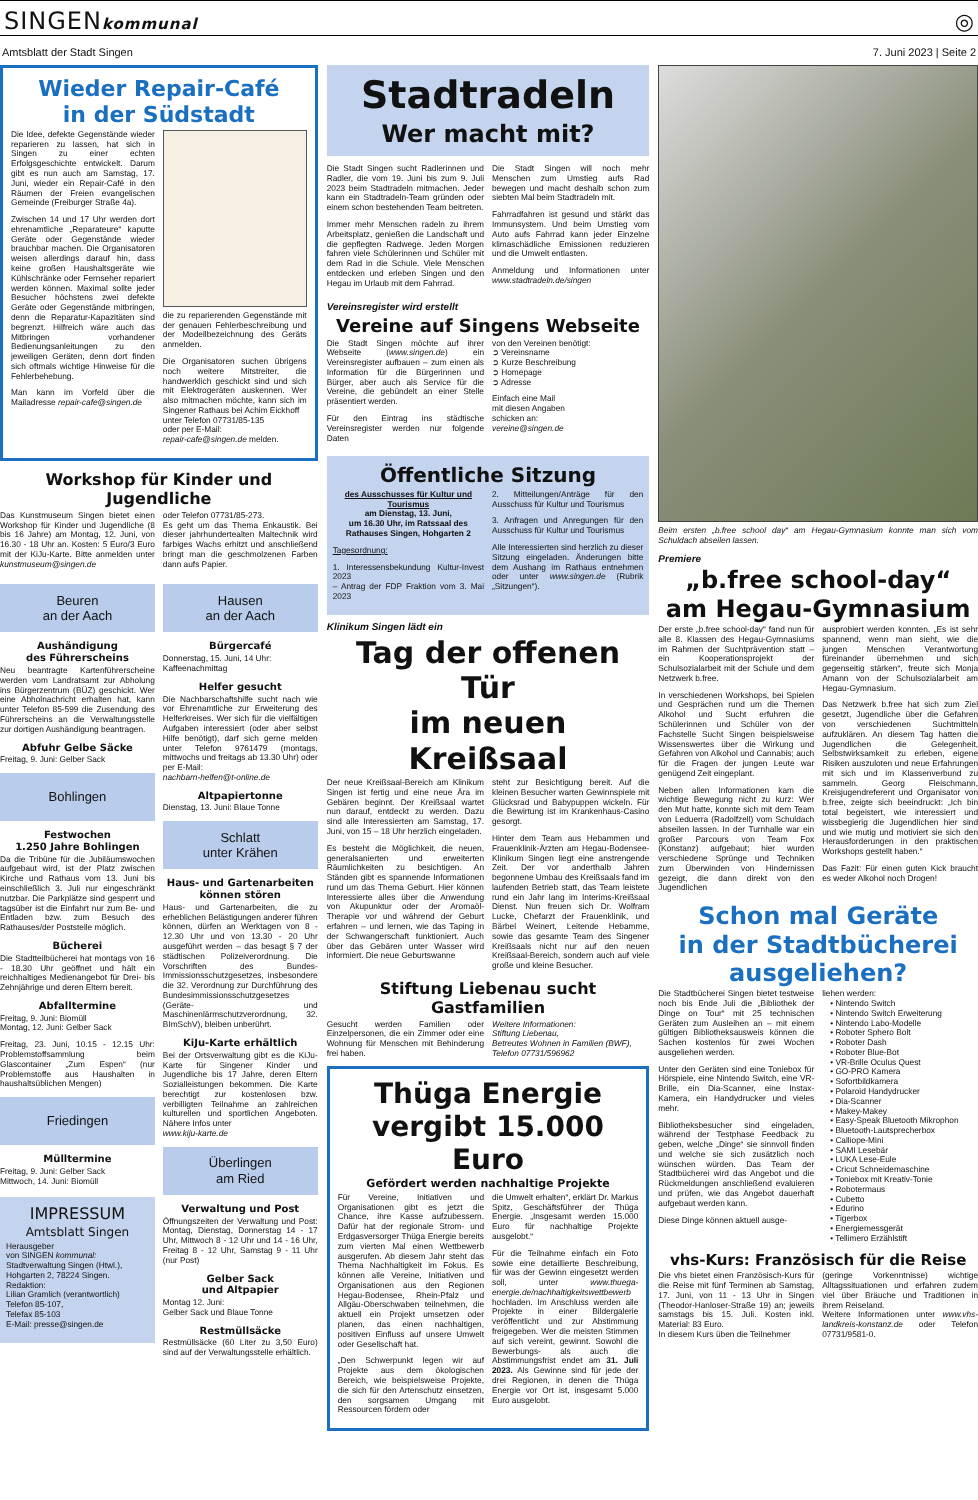SINGENkommunal
◎
Amtsblatt der Stadt Singen 7. Juni 2023 | Seite 2
Wieder Repair-Café
in der Südstadt
Die Idee, defekte Gegenstände wieder reparieren zu lassen, hat sich in Singen zu einer echten Erfolgsgeschichte entwickelt. Darum gibt es nun auch am Samstag, 17. Juni, wieder ein Repair-Café in den Räumen der Freien evangelischen Gemeinde (Freiburger Straße 4a).
Zwischen 14 und 17 Uhr werden dort ehrenamtliche „Reparateure“ kaputte Geräte oder Gegenstände wieder brauchbar machen. Die Organisatoren weisen allerdings darauf hin, dass keine großen Haushaltsgeräte wie Kühlschränke oder Fernseher repariert werden können. Maximal sollte jeder Besucher höchstens zwei defekte Geräte oder Gegenstände mitbringen, denn die Reparatur-Kapazitäten sind begrenzt. Hilfreich wäre auch das Mitbringen vorhandener Bedienungsanleitungen zu den jeweiligen Geräten, denn dort finden sich oftmals wichtige Hinweise für die Fehlerbehebung.
Man kann im Vorfeld über die Mailadresse repair-cafe@singen.de
die zu reparierenden Gegenstände mit der genauen Fehlerbeschreibung und der Modellbezeichnung des Geräts anmelden.
Die Organisatoren suchen übrigens noch weitere Mitstreiter, die handwerklich geschickt sind und sich mit Elektrogeräten auskennen. Wer also mitmachen möchte, kann sich im Singener Rathaus bei Achim Eickhoff
unter Telefon 07731/85-135
oder per E-Mail:
repair-cafe@singen.de melden.
Workshop für Kinder und Jugendliche
Das Kunstmuseum Singen bietet einen Workshop für Kinder und Jugendliche (8 bis 16 Jahre) am Montag, 12. Juni, von 16.30 - 18 Uhr an. Kosten: 5 Euro/3 Euro mit der KiJu-Karte. Bitte anmelden unter kunstmuseum@singen.de
oder Telefon 07731/85-273.
Es geht um das Thema Enkaustik. Bei dieser jahrhundertealten Maltechnik wird farbiges Wachs erhitzt und anschließend bringt man die geschmolzenen Farben dann aufs Papier.
Beuren
an der Aach
Aushändigung
des Führerscheins
Neu beantragte Kartenführerscheine werden vom Landratsamt zur Abholung ins Bürgerzentrum (BÜZ) geschickt. Wer eine Abholnachricht erhalten hat, kann unter Telefon 85-599 die Zusendung des Führerscheins an die Verwaltungsstelle zur dortigen Aushändigung beantragen.
Abfuhr Gelbe Säcke
Freitag, 9. Juni: Gelber Sack
Bohlingen
Festwochen
1.250 Jahre Bohlingen
Da die Tribüne für die Jubiläumswochen aufgebaut wird, ist der Platz zwischen Kirche und Rathaus vom 13. Juni bis einschließlich 3. Juli nur eingeschränkt nutzbar. Die Parkplätze sind gesperrt und tagsüber ist die Einfahrt nur zum Be- und Entladen bzw. zum Besuch des Rathauses/der Poststelle möglich.
Büchereі
Die Stadtteilbücherei hat montags von 16 - 18.30 Uhr geöffnet und hält ein reichhaltiges Medienangebot für Drei- bis Zehnjährige und deren Eltern bereit.
Abfalltermine
Freitag, 9. Juni: Biomüll
Montag, 12. Juni: Gelber Sack
Freitag, 23. Juni, 10.15 - 12.15 Uhr: Problemstoffsammlung beim Glascontainer „Zum Espen“ (nur Problemstoffe aus Haushalten in haushaltsüblichen Mengen)
Friedingen
Mülltermine
Freitag, 9. Juni: Gelber Sack
Mittwoch, 14. Juni: Biomüll
IMPRESSUM
Amtsblatt Singen
Herausgeber
von SINGEN kommunal:
Stadtverwaltung Singen (Htwl.),
Hohgarten 2, 78224 Singen.
Redaktion:
Lilian Gramlich (verantwortlich)
Telefon 85-107,
Telefax 85-103
E-Mail: presse@singen.de
Hausen
an der Aach
Bürgercafé
Donnerstag, 15. Juni, 14 Uhr:
Kaffeenachmittag
Helfer gesucht
Die Nachbarschaftshilfe sucht nach wie vor Ehrenamtliche zur Erweiterung des Helferkreises. Wer sich für die vielfältigen Aufgaben interessiert (oder aber selbst Hilfe benötigt), darf sich gerne melden unter Telefon 9761479 (montags, mittwochs und freitags ab 13.30 Uhr) oder per E-Mail:
nachbarn-helfen@t-online.de
Altpapiertonne
Dienstag, 13. Juni: Blaue Tonne
Schlatt
unter Krähen
Haus- und Gartenarbeiten
können stören
Haus- und Gartenarbeiten, die zu erheblichen Belästigungen anderer führen können, dürfen an Werktagen von 8 - 12.30 Uhr und von 13.30 - 20 Uhr ausgeführt werden – das besagt § 7 der städtischen Polizeiverordnung. Die Vorschriften des Bundes-Immissionsschutzgesetzes, insbesondere die 32. Verordnung zur Durchführung des Bundesimmissionsschutzgesetzes (Geräte- und Maschinenlärmschutzverordnung, 32. BImSchV), bleiben unberührt.
KiJu-Karte erhältlich
Bei der Ortsverwaltung gibt es die KiJu-Karte für Singener Kinder und Jugendliche bis 17 Jahre, deren Eltern Sozialleistungen bekommen. Die Karte berechtigt zur kostenlosen bzw. verbilligten Teilnahme an zahlreichen kulturellen und sportlichen Angeboten. Nähere Infos unter
www.kiju-karte.de
Überlingen
am Ried
Verwaltung und Post
Öffnungszeiten der Verwaltung und Post: Montag, Dienstag, Donnerstag 14 - 17 Uhr, Mittwoch 8 - 12 Uhr und 14 - 16 Uhr, Freitag 8 - 12 Uhr, Samstag 9 - 11 Uhr (nur Post)
Gelber Sack
und Altpapier
Montag 12. Juni:
Gelber Sack und Blaue Tonne
Restmüllsäcke
Restmüllsäcke (60 Liter zu 3,50 Euro) sind auf der Verwaltungsstelle erhältlich.
Stadtradeln
Wer macht mit?
Die Stadt Singen sucht Radlerinnen und Radler, die vom 19. Juni bis zum 9. Juli 2023 beim Stadtradeln mitmachen. Jeder kann ein Stadtradeln-Team gründen oder einem schon bestehenden Team beitreten.
Immer mehr Menschen radeln zu ihrem Arbeitsplatz, genießen die Landschaft und die gepflegten Radwege. Jeden Morgen fahren viele Schülerinnen und Schüler mit dem Rad in die Schule. Viele Menschen entdecken und erleben Singen und den Hegau im Urlaub mit dem Fahrrad.
Die Stadt Singen will noch mehr Menschen zum Umstieg aufs Rad bewegen und macht deshalb schon zum siebten Mal beim Stadtradeln mit.
Fahrradfahren ist gesund und stärkt das Immunsystem. Und beim Umstieg vom Auto aufs Fahrrad kann jeder Einzelne klimaschädliche Emissionen reduzieren und die Umwelt entlasten.
Anmeldung und Informationen unter www.stadtradeln.de/singen
Vereinsregister wird erstellt
Vereine auf Singens Webseite
Die Stadt Singen möchte auf ihrer Webseite (www.singen.de) ein Vereinsregister aufbauen – zum einen als Information für die Bürgerinnen und Bürger, aber auch als Service für die Vereine, die gebündelt an einer Stelle präsentiert werden.
Für den Eintrag ins städtische Vereinsregister werden nur folgende Daten
von den Vereinen benötigt:
➲ Vereinsname
➲ Kurze Beschreibung
➲ Homepage
➲ Adresse
Einfach eine Mail
mit diesen Angaben
schicken an:
vereine@singen.de
Öffentliche Sitzung
des Ausschusses für Kultur und Tourismus
am Dienstag, 13. Juni,
um 16.30 Uhr, im Ratssaal des Rathauses Singen, Hohgarten 2
Tagesordnung:
1. Interessensbekundung Kultur-Invest 2023
– Antrag der FDP Fraktion vom 3. Mai 2023
2. Mitteilungen/Anträge für den Ausschuss für Kultur und Tourismus
3. Anfragen und Anregungen für den Ausschuss für Kultur und Tourismus
Alle Interessierten sind herzlich zu dieser Sitzung eingeladen. Änderungen bitte dem Aushang im Rathaus entnehmen oder unter www.singen.de (Rubrik „Sitzungen“).
Klinikum Singen lädt ein
Tag der offenen Tür
im neuen Kreißsaal
Der neue Kreißsaal-Bereich am Klinikum Singen ist fertig und eine neue Ära im Gebären beginnt. Der Kreißsaal wartet nun darauf, entdeckt zu werden. Dazu sind alle Interessierten am Samstag, 17. Juni, von 15 – 18 Uhr herzlich eingeladen.
Es besteht die Möglichkeit, die neuen, generalsanierten und erweiterten Räumlichkeiten zu besichtigen. An Ständen gibt es spannende Informationen rund um das Thema Geburt. Hier können Interessierte alles über die Anwendung von Akupunktur oder der Aromaöl-Therapie vor und während der Geburt erfahren – und lernen, wie das Taping in der Schwangerschaft funktioniert. Auch über das Gebären unter Wasser wird informiert. Die neue Geburtswanne
steht zur Besichtigung bereit. Auf die kleinen Besucher warten Gewinnspiele mit Glücksrad und Babypuppen wickeln. Für die Bewirtung ist im Krankenhaus-Casino gesorgt.
Hinter dem Team aus Hebammen und Frauenklinik-Ärzten am Hegau-Bodensee-Klinikum Singen liegt eine anstrengende Zeit. Der vor anderthalb Jahren begonnene Umbau des Kreißsaals fand im laufenden Betrieb statt, das Team leistete rund ein Jahr lang im Interims-Kreißsaal Dienst. Nun freuen sich Dr. Wolfram Lucke, Chefarzt der Frauenklinik, und Bärbel Weinert, Leitende Hebamme, sowie das gesamte Team des Singener Kreißsaals nicht nur auf den neuen Kreißsaal-Bereich, sondern auch auf viele große und kleine Besucher.
Stiftung Liebenau sucht Gastfamilien
Gesucht werden Familien oder Einzelpersonen, die ein Zimmer oder eine Wohnung für Menschen mit Behinderung frei haben.
Weitere Informationen:
Stiftung Liebenau,
Betreutes Wohnen in Familien (BWF), Telefon 07731/596962
Thüga Energie
vergibt 15.000 Euro
Gefördert werden nachhaltige Projekte
Für Vereine, Initiativen und Organisationen gibt es jetzt die Chance, ihre Kasse aufzubessern. Dafür hat der regionale Strom- und Erdgasversorger Thüga Energie bereits zum vierten Mal einen Wettbewerb ausgerufen. Ab diesem Jahr steht das Thema Nachhaltigkeit im Fokus. Es können alle Vereine, Initiativen und Organisationen aus den Regionen Hegau-Bodensee, Rhein-Pfalz und Allgäu-Oberschwaben teilnehmen, die aktuell ein Projekt umsetzen oder planen, das einen nachhaltigen, positiven Einfluss auf unsere Umwelt oder Gesellschaft hat.
„Den Schwerpunkt legen wir auf Projekte aus dem ökologischen Bereich, wie beispielsweise Projekte, die sich für den Artenschutz einsetzen, den sorgsamen Umgang mit Ressourcen fördern oder
die Umwelt erhalten“, erklärt Dr. Markus Spitz, Geschäftsführer der Thüga Energie. „Insgesamt werden 15.000 Euro für nachhaltige Projekte ausgelobt.“
Für die Teilnahme einfach ein Foto sowie eine detaillierte Beschreibung, für was der Gewinn eingesetzt werden soll, unter www.thuega-energie.de/nachhaltigkeitswettbewerb hochladen. Im Anschluss werden alle Projekte in einer Bildergalerie veröffentlicht und zur Abstimmung freigegeben. Wer die meisten Stimmen auf sich vereint, gewinnt. Sowohl die Bewerbungs- als auch die Abstimmungsfrist endet am 31. Juli 2023. Als Gewinne sind für jede der drei Regionen, in denen die Thüga Energie vor Ort ist, insgesamt 5.000 Euro ausgelobt.
Beim ersten „b.free school day“ am Hegau-Gymnasium konnte man sich vom Schuldach abseilen lassen.
Premiere
„b.free school-day“
am Hegau-Gymnasium
Der erste „b.free school-day“ fand nun für alle 8. Klassen des Hegau-Gymnasiums im Rahmen der Suchtprävention statt – ein Kooperationsprojekt der Schulsozialarbeit mit der Schule und dem Netzwerk b.free.
In verschiedenen Workshops, bei Spielen und Gesprächen rund um die Themen Alkohol und Sucht erfuhren die Schülerinnen und Schüler von der Fachstelle Sucht Singen beispielsweise Wissenswertes über die Wirkung und Gefahren von Alkohol und Cannabis; auch für die Fragen der jungen Leute war genügend Zeit eingeplant.
Neben allen Informationen kam die wichtige Bewegung nicht zu kurz: Wer den Mut hatte, konnte sich mit dem Team von Leduerra (Radolfzell) vom Schuldach abseilen lassen. In der Turnhalle war ein großer Parcours von Team Fox (Konstanz) aufgebaut; hier wurden verschiedene Sprünge und Techniken zum Überwinden von Hindernissen gezeigt, die dann direkt von den Jugendlichen
ausprobiert werden konnten. „Es ist sehr spannend, wenn man sieht, wie die jungen Menschen Verantwortung füreinander übernehmen und sich gegenseitig stärken“, freute sich Monja Amann von der Schulsozialarbeit am Hegau-Gymnasium.
Das Netzwerk b.free hat sich zum Ziel gesetzt, Jugendliche über die Gefahren von verschiedenen Suchtmitteln aufzuklären. An diesem Tag hatten die Jugendlichen die Gelegenheit, Selbstwirksamkeit zu erleben, eigene Risiken auszuloten und neue Erfahrungen mit sich und im Klassenverbund zu sammeln. Georg Fleischmann, Kreisjugendreferent und Organisator von b.free, zeigte sich beeindruckt: „Ich bin total begeistert, wie interessiert und wissbegierig die Jugendlichen hier sind und wie mutig und motiviert sie sich den Herausforderungen in den praktischen Workshops gestellt haben.“
Das Fazit: Für einen guten Kick braucht es weder Alkohol noch Drogen!
Schon mal Geräte
in der Stadtbücherei
ausgeliehen?
Die Stadtbücherei Singen bietet testweise noch bis Ende Juli die „Bibliothek der Dinge on Tour“ mit 25 technischen Geräten zum Ausleihen an – mit einem gültigen Bibliotheksausweis können die Sachen kostenlos für zwei Wochen ausgeliehen werden.
Unter den Geräten sind eine Toniebox für Hörspiele, eine Nintendo Switch, eine VR-Brille, ein Dia-Scanner, eine Instax-Kamera, ein Handydrucker und vieles mehr.
Bibliotheksbesucher sind eingeladen, während der Testphase Feedback zu geben, welche „Dinge“ sie sinnvoll finden und welche sie sich zusätzlich noch wünschen würden. Das Team der Stadtbücherei wird das Angebot und die Rückmeldungen anschließend evaluieren und prüfen, wie das Angebot dauerhaft aufgebaut werden kann.
Diese Dinge können aktuell ausge-
liehen werden:
• Nintendo Switch
• Nintendo Switch Erweiterung
• Nintendo Labo-Modelle
• Roboter Sphero Bolt
• Roboter Dash
• Roboter Blue-Bot
• VR-Brille Oculus Quest
• GO-PRO Kamera
• Sofortbildkamera
• Polaroid Handydrucker
• Dia-Scanner
• Makey-Makey
• Easy-Speak Bluetooth Mikrophon
• Bluetooth-Lautsprecherbox
• Calliope-Mini
• SAMI Lesebär
• LUKA Lese-Eule
• Cricut Schneidemaschine
• Toniebox mit Kreativ-Tonie
• Robotermaus
• Cubetto
• Edurino
• Tigerbox
• Energiemessgerät
• Tellimero Erzählstift
vhs-Kurs: Französisch für die Reise
Die vhs bietet einen Französisch-Kurs für die Reise mit fünf Terminen ab Samstag, 17. Juni, von 11 - 13 Uhr in Singen (Theodor-Hanloser-Straße 19) an; jeweils samstags bis 15. Juli. Kosten inkl. Material: 83 Euro.
In diesem Kurs üben die Teilnehmer
(geringe Vorkenntnisse) wichtige Alltagssituationen und erfahren zudem viel über Bräuche und Traditionen in ihrem Reiseland.
Weitere Informationen unter www.vhs-landkreis-konstanz.de oder Telefon 07731/9581-0.